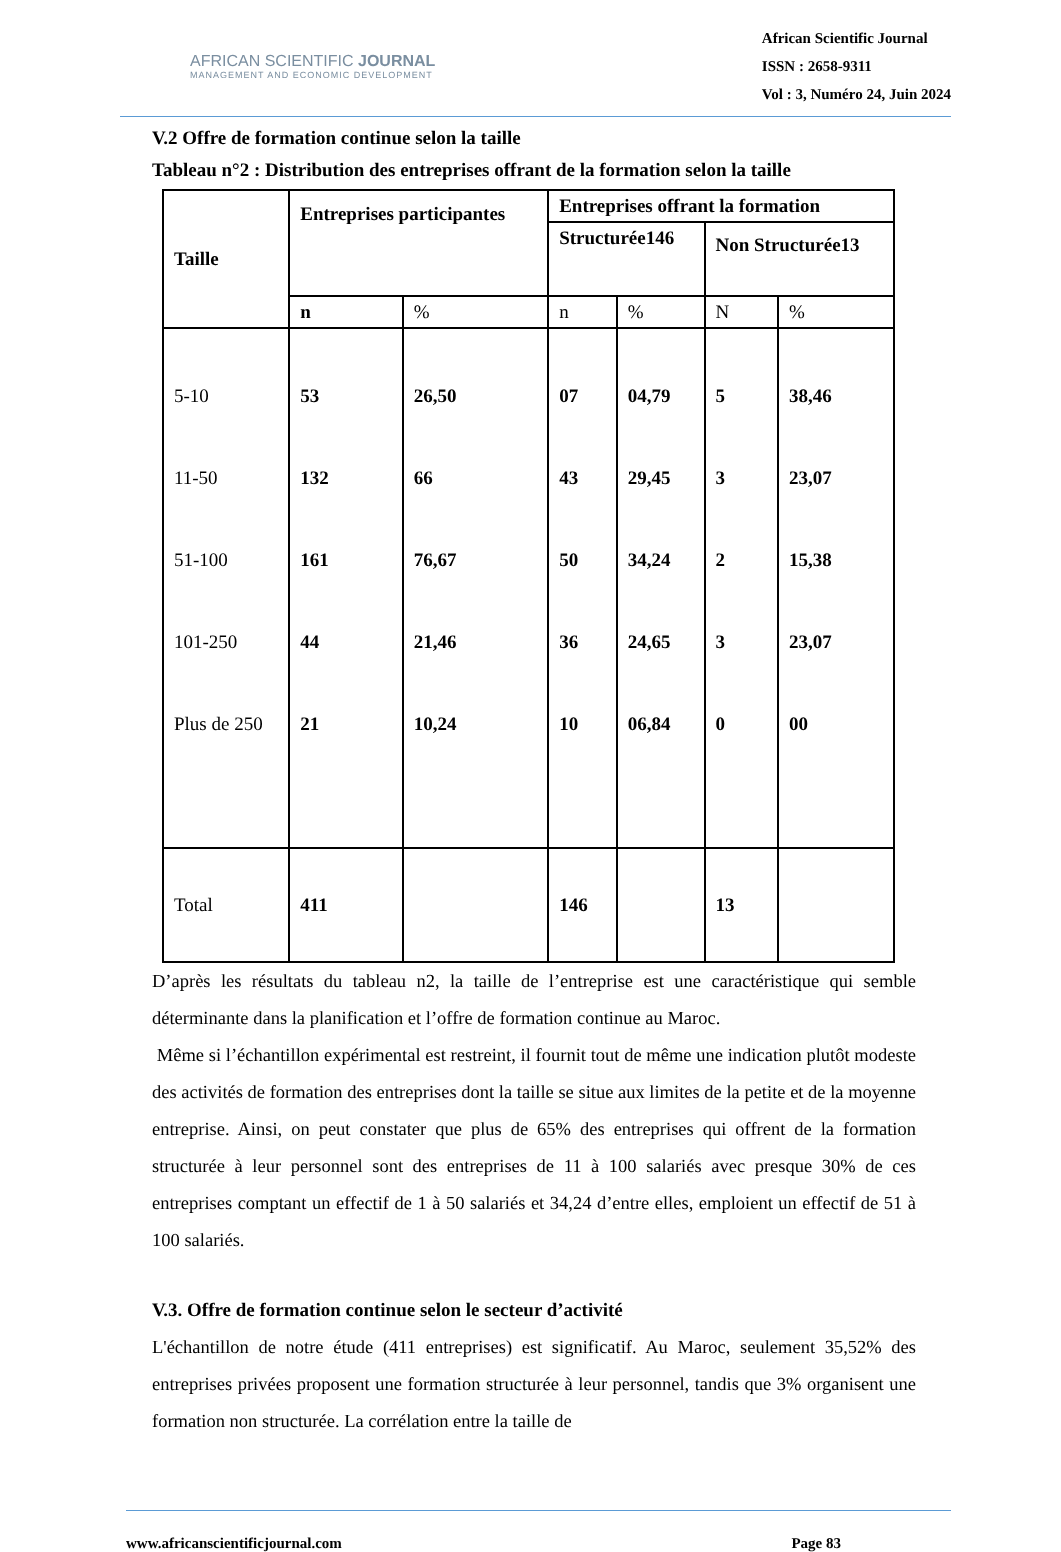AFRICAN SCIENTIFIC JOURNAL
MANAGEMENT AND ECONOMIC DEVELOPMENT
African Scientific Journal
ISSN : 2658-9311
Vol : 3, Numéro 24, Juin 2024
V.2 Offre de formation continue selon la taille
Tableau n°2 : Distribution des entreprises offrant de la formation selon la taille
| Taille | Entreprises participantes | | Entreprises offrant la formation | | | |
| --- | --- | --- | --- | --- | --- | --- |
| | | | Structurée146 | | Non Structurée13 | |
| | n | % | n | % | N | % |
| 5-10 | 53 | 26,50 | 07 | 04,79 | 5 | 38,46 |
| 11-50 | 132 | 66 | 43 | 29,45 | 3 | 23,07 |
| 51-100 | 161 | 76,67 | 50 | 34,24 | 2 | 15,38 |
| 101-250 | 44 | 21,46 | 36 | 24,65 | 3 | 23,07 |
| Plus de 250 | 21 | 10,24 | 10 | 06,84 | 0 | 00 |
| Total | 411 | | 146 | | 13 | |
D’après les résultats du tableau n2, la taille de l’entreprise est une caractéristique qui semble déterminante dans la planification et l’offre de formation continue au Maroc.
Même si l’échantillon expérimental est restreint, il fournit tout de même une indication plutôt modeste des activités de formation des entreprises dont la taille se situe aux limites de la petite et de la moyenne entreprise. Ainsi, on peut constater que plus de 65% des entreprises qui offrent de la formation structurée à leur personnel sont des entreprises de 11 à 100 salariés avec presque 30% de ces entreprises comptant un effectif de 1 à 50 salariés et 34,24 d’entre elles, emploient un effectif de 51 à 100 salariés.
V.3. Offre de formation continue selon le secteur d’activité
L'échantillon de notre étude (411 entreprises) est significatif. Au Maroc, seulement 35,52% des entreprises privées proposent une formation structurée à leur personnel, tandis que 3% organisent une formation non structurée. La corrélation entre la taille de
www.africanscientificjournal.com Page 83